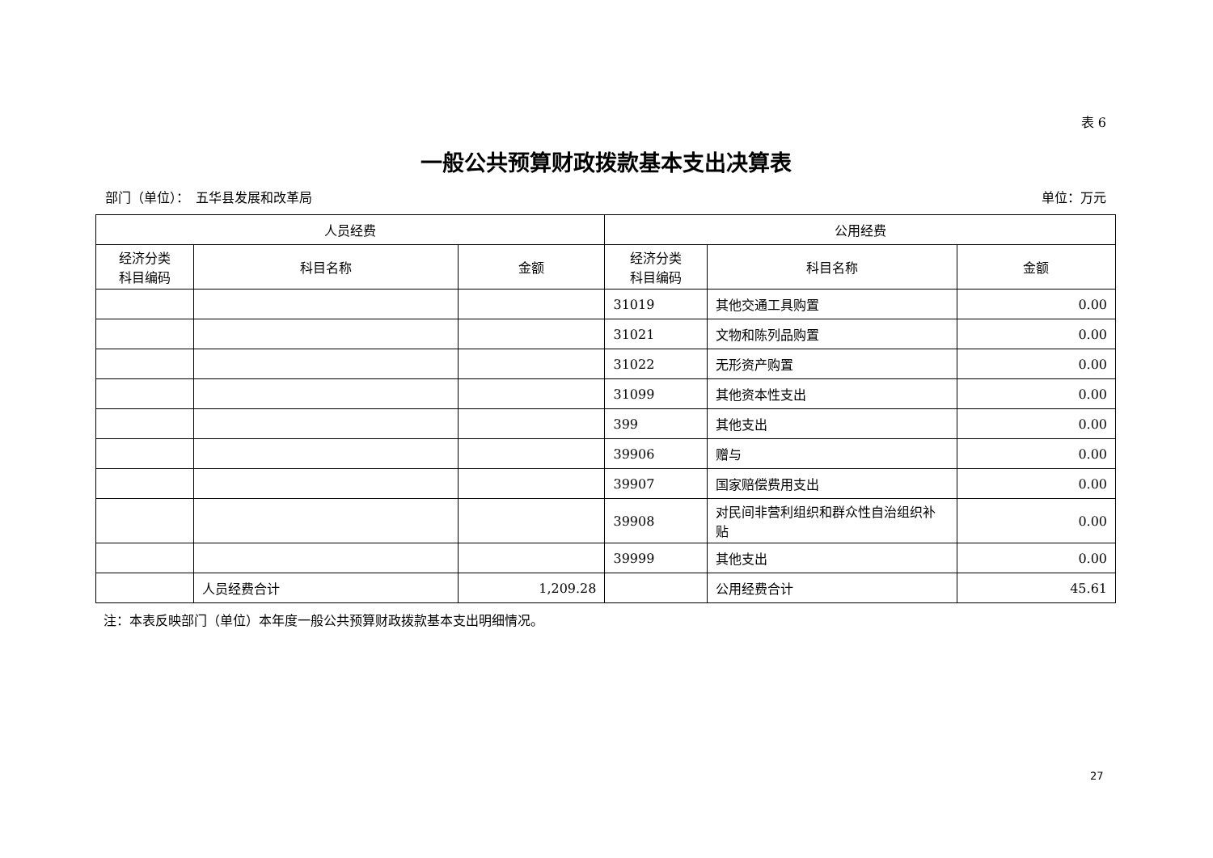表 6
一般公共预算财政拨款基本支出决算表
部门（单位）：　五华县发展和改革局 单位：万元
| 人员经费 | | | 公用经费 | | |
| --- | --- | --- | --- | --- | --- |
| 经济分类 科目编码 | 科目名称 | 金额 | 经济分类 科目编码 | 科目名称 | 金额 |
| | | | 31019 | 其他交通工具购置 | 0.00 |
| | | | 31021 | 文物和陈列品购置 | 0.00 |
| | | | 31022 | 无形资产购置 | 0.00 |
| | | | 31099 | 其他资本性支出 | 0.00 |
| | | | 399 | 其他支出 | 0.00 |
| | | | 39906 | 赠与 | 0.00 |
| | | | 39907 | 国家赔偿费用支出 | 0.00 |
| | | | 39908 | 对民间非营利组织和群众性自治组织补贴 | 0.00 |
| | | | 39999 | 其他支出 | 0.00 |
| | 人员经费合计 | 1,209.28 | | 公用经费合计 | 45.61 |
注：本表反映部门（单位）本年度一般公共预算财政拨款基本支出明细情况。
27